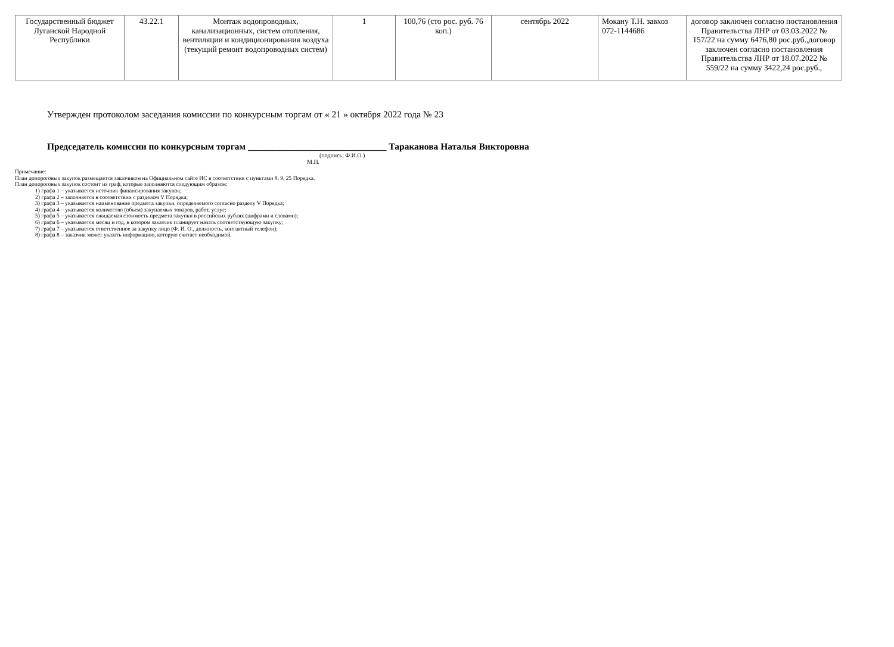| Государственный бюджет Луганской Народной Республики | 43.22.1 | Монтаж водопроводных, канализационных, систем отопления, вентиляции и кондиционирования воздуха (текущий ремонт водопроводных систем) | 1 | 100,76 (сто рос. руб. 76 коп.) | сентябрь 2022 | Мокану Т.Н. завхоз 072-1144686 | договор заключен согласно постановления Правительства ЛНР от 03.03.2022 № 157/22 на сумму 6476,80 рос.руб.,договор заключен согласно постановления Правительства ЛНР от 18.07.2022 № 559/22 на сумму 3422,24 рос.руб., |
Утвержден протоколом заседания комиссии по конкурсным торгам от « 21 » октября 2022 года № 23
Председатель комиссии по конкурсным торгам ______________________________ Тараканова Наталья Викторовна
(подпись, Ф.И.О.)
М.П.
Примечание:
План допороговых закупок размещается заказчиком на Официальном сайте ИС в соответствии с пунктами 8, 9, 25 Порядка.
План допороговых закупок состоит из граф, которые заполняются следующим образом:
1) графа 1 – указывается источник финансирования закупок;
2) графа 2 – заполняется в соответствии с разделом V Порядка;
3) графа 3 – указывается наименование предмета закупки, определяемого согласно разделу V Порядка;
4) графа 4 – указывается количество (объем) закупаемых товаров, работ, услуг;
5) графа 5 – указывается ожидаемая стоимость предмета закупки в российских рублях (цифрами и словами);
6) графа 6 – указывается месяц и год, в котором заказчик планирует начать соответствующую закупку;
7) графа 7 – указывается ответственное за закупку лицо (Ф. И. О., должность, контактный телефон);
8) графа 8 – заказчик может указать информацию, которую считает необходимой.